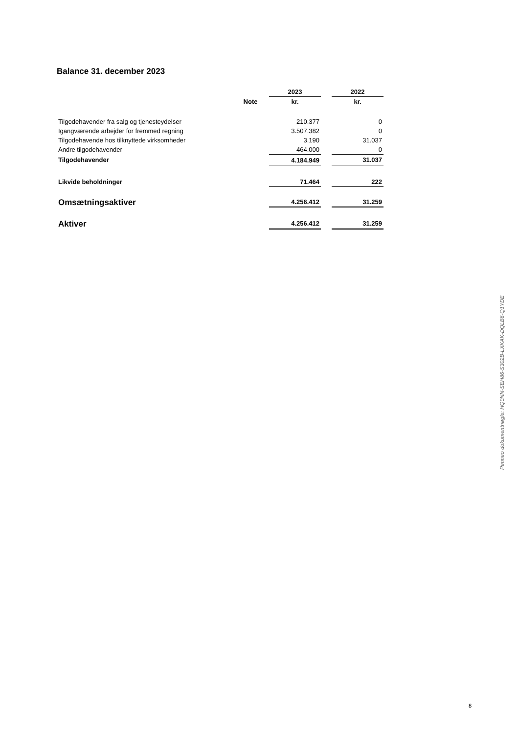Balance 31. december 2023
| | | 2023 | | 2022 |
| | Note | kr. | | kr. |
| Tilgodehavender fra salg og tjenesteydelser | | 210.377 | | 0 |
| Igangværende arbejder for fremmed regning | | 3.507.382 | | 0 |
| Tilgodehavende hos tilknyttede virksomheder | | 3.190 | | 31.037 |
| Andre tilgodehavender | | 464.000 | | 0 |
| Tilgodehavender | | 4.184.949 | | 31.037 |
| Likvide beholdninger | | 71.464 | | 222 |
| Omsætningsaktiver | | 4.256.412 | | 31.259 |
| Aktiver | | 4.256.412 | | 31.259 |
Penneo dokumentnøgle: HQ0NN-SEH86-S302B-LXKAK-DQLB6-Q1YDE
8